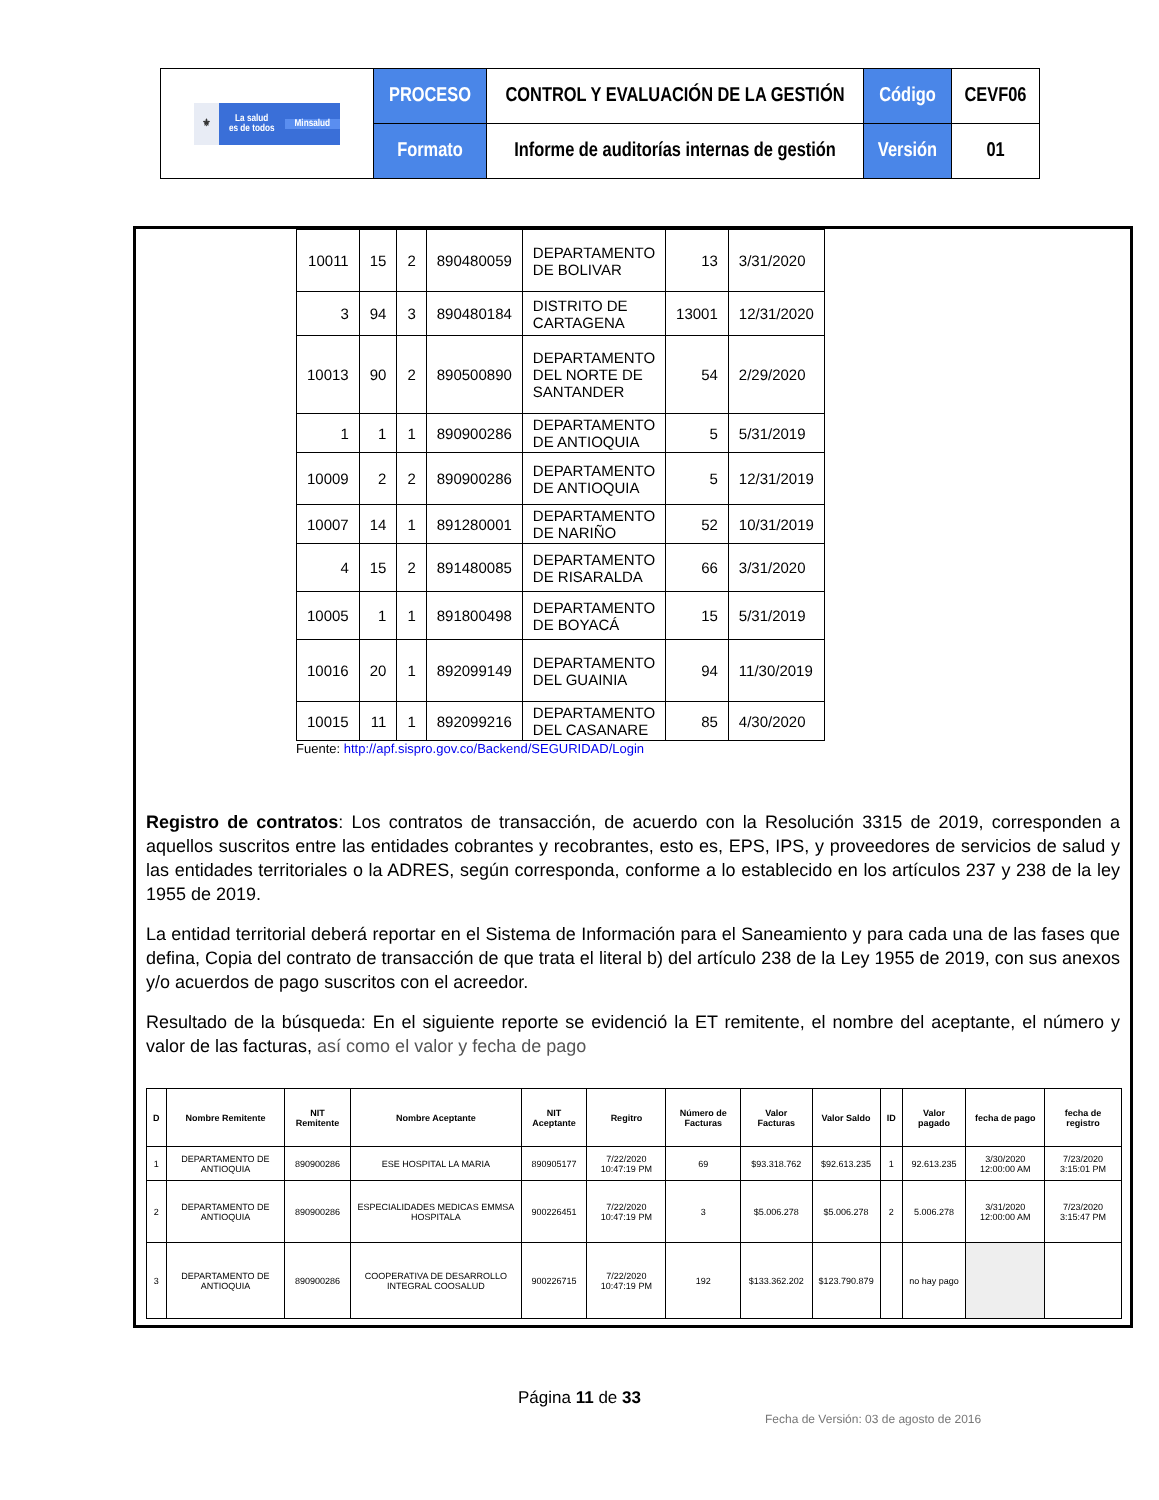| ⚜ La salud es de todos Minsalud | PROCESO | CONTROL Y EVALUACIÓN DE LA GESTIÓN | Código | CEVF06 |
| | Formato | Informe de auditorías internas de gestión | Versión | 01 |
| 10011 | 15 | 2 | 890480059 | DEPARTAMENTO DE BOLIVAR | 13 | 3/31/2020 |
| 3 | 94 | 3 | 890480184 | DISTRITO DE CARTAGENA | 13001 | 12/31/2020 |
| 10013 | 90 | 2 | 890500890 | DEPARTAMENTO DEL NORTE DE SANTANDER | 54 | 2/29/2020 |
| 1 | 1 | 1 | 890900286 | DEPARTAMENTO DE ANTIOQUIA | 5 | 5/31/2019 |
| 10009 | 2 | 2 | 890900286 | DEPARTAMENTO DE ANTIOQUIA | 5 | 12/31/2019 |
| 10007 | 14 | 1 | 891280001 | DEPARTAMENTO DE NARIÑO | 52 | 10/31/2019 |
| 4 | 15 | 2 | 891480085 | DEPARTAMENTO DE RISARALDA | 66 | 3/31/2020 |
| 10005 | 1 | 1 | 891800498 | DEPARTAMENTO DE BOYACÁ | 15 | 5/31/2019 |
| 10016 | 20 | 1 | 892099149 | DEPARTAMENTO DEL GUAINIA | 94 | 11/30/2019 |
| 10015 | 11 | 1 | 892099216 | DEPARTAMENTO DEL CASANARE | 85 | 4/30/2020 |
Fuente: http://apf.sispro.gov.co/Backend/SEGURIDAD/Login
Registro de contratos: Los contratos de transacción, de acuerdo con la Resolución 3315 de 2019, corresponden a aquellos suscritos entre las entidades cobrantes y recobrantes, esto es, EPS, IPS, y proveedores de servicios de salud y las entidades territoriales o la ADRES, según corresponda, conforme a lo establecido en los artículos 237 y 238 de la ley 1955 de 2019.
La entidad territorial deberá reportar en el Sistema de Información para el Saneamiento y para cada una de las fases que defina, Copia del contrato de transacción de que trata el literal b) del artículo 238 de la Ley 1955 de 2019, con sus anexos y/o acuerdos de pago suscritos con el acreedor.
Resultado de la búsqueda: En el siguiente reporte se evidenció la ET remitente, el nombre del aceptante, el número y valor de las facturas, así como el valor y fecha de pago
| D | Nombre Remitente | NIT Remitente | Nombre Aceptante | NIT Aceptante | Regitro | Número de Facturas | Valor Facturas | Valor Saldo | ID | Valor pagado | fecha de pago | fecha de registro |
| --- | --- | --- | --- | --- | --- | --- | --- | --- | --- | --- | --- | --- |
| 1 | DEPARTAMENTO DE ANTIOQUIA | 890900286 | ESE HOSPITAL LA MARIA | 890905177 | 7/22/2020 10:47:19 PM | 69 | $93.318.762 | $92.613.235 | 1 | 92.613.235 | 3/30/2020 12:00:00 AM | 7/23/2020 3:15:01 PM |
| 2 | DEPARTAMENTO DE ANTIOQUIA | 890900286 | ESPECIALIDADES MEDICAS EMMSA HOSPITALA | 900226451 | 7/22/2020 10:47:19 PM | 3 | $5.006.278 | $5.006.278 | 2 | 5.006.278 | 3/31/2020 12:00:00 AM | 7/23/2020 3:15:47 PM |
| 3 | DEPARTAMENTO DE ANTIOQUIA | 890900286 | COOPERATIVA DE DESARROLLO INTEGRAL COOSALUD | 900226715 | 7/22/2020 10:47:19 PM | 192 | $133.362.202 | $123.790.879 | | no hay pago | | |
Página 11 de 33
Fecha de Versión: 03 de agosto de 2016